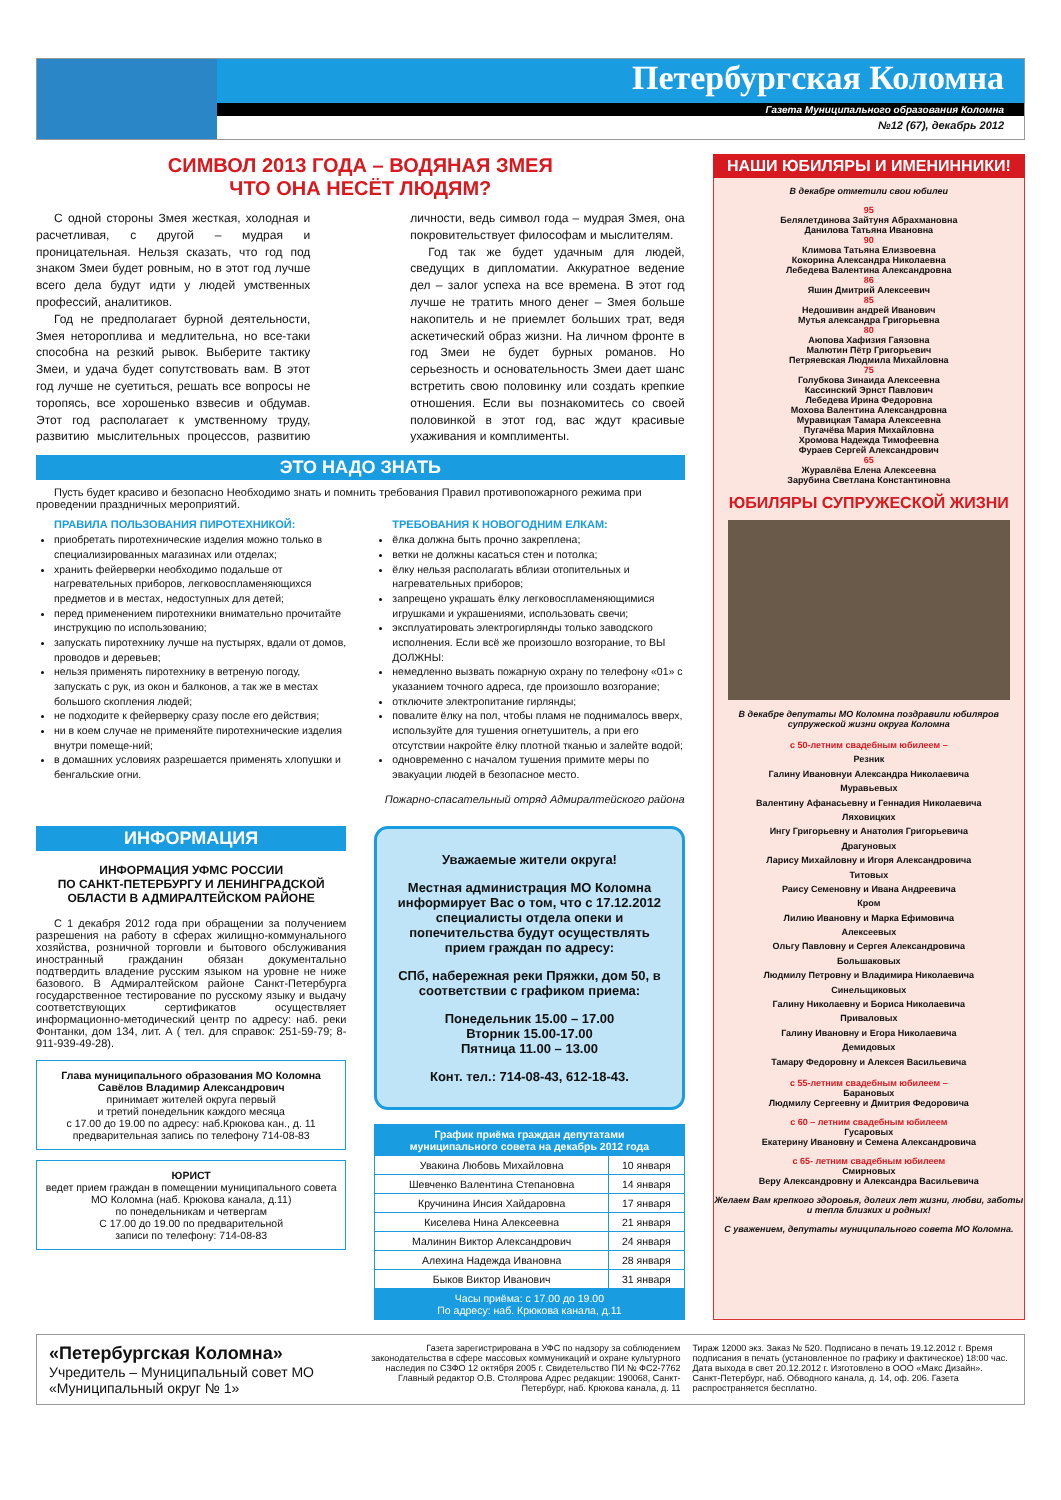Петербургская Коломна
Газета Муниципального образования Коломна
№12 (67), декабрь 2012
СИМВОЛ 2013 ГОДА – ВОДЯНАЯ ЗМЕЯ
ЧТО ОНА НЕСЁТ ЛЮДЯМ?
С одной стороны Змея жесткая, холодная и расчетливая, с другой – мудрая и проницательная. Нельзя сказать, что год под знаком Змеи будет ровным, но в этот год лучше всего дела будут идти у людей умственных профессий, аналитиков.
Год не предполагает бурной деятельности, Змея неторопливa и медлительна, но все-таки способна на резкий рывок. Выберите тактику Змеи, и удача будет сопутствовать вам. В этот год лучше не суетиться, решать все вопросы не торопясь, все хорошенько взвесив и обдумав. Этот год располагает к умственному труду, развитию мыслительных процессов, развитию личности, ведь символ года – мудрая Змея, она покровительствует философам и мыслителям.
Год так же будет удачным для людей, сведущих в дипломатии. Аккуратное ведение дел – залог успеха на все времена. В этот год лучше не тратить много денег – Змея больше накопитель и не приемлет больших трат, ведя аскетический образ жизни. На личном фронте в год Змеи не будет бурных романов. Но серьезность и основательность Змеи дает шанс встретить свою половинку или создать крепкие отношения. Если вы познакомитесь со своей половинкой в этот год, вас ждут красивые ухаживания и комплименты.
ЭТО НАДО ЗНАТЬ
Пусть будет красиво и безопасно Необходимо знать и помнить требования Правил противопожарного режима при проведении праздничных мероприятий.
ПРАВИЛА ПОЛЬЗОВАНИЯ ПИРОТЕХНИКОЙ:
приобретать пиротехнические изделия можно только в специализированных магазинах или отделах;
хранить фейерверки необходимо подальше от нагревательных приборов, легковоспламеняющихся предметов и в местах, недоступных для детей;
перед применением пиротехники внимательно прочитайте инструкцию по использованию;
запускать пиротехнику лучше на пустырях, вдали от домов, проводов и деревьев;
нельзя применять пиротехнику в ветреную погоду, запускать с рук, из окон и балконов, а так же в местах большого скопления людей;
не подходите к фейерверку сразу после его действия;
ни в коем случае не применяйте пиротехнические изделия внутри помеще-ний;
в домашних условиях разрешается применять хлопушки и бенгальские огни.
ТРЕБОВАНИЯ К НОВОГОДНИМ ЕЛКАМ:
ёлка должна быть прочно закреплена;
ветки не должны касаться стен и потолка;
ёлку нельзя располагать вблизи отопительных и нагревательных приборов;
запрещено украшать ёлку легковоспламеняющимися игрушками и украшениями, использовать свечи;
эксплуатировать электрогирлянды только заводского исполнения. Если всё же произошло возгорание, то ВЫ ДОЛЖНЫ:
немедленно вызвать пожарную охрану по телефону «01» с указанием точного адреса, где произошло возгорание;
отключите электропитание гирлянды;
повалите ёлку на пол, чтобы пламя не поднималось вверх, используйте для тушения огнетушитель, а при его отсутствии накройте ёлку плотной тканью и залейте водой;
одновременно с началом тушения примите меры по эвакуации людей в безопасное место.
Пожарно-спасательный отряд Адмиралтейского района
ИНФОРМАЦИЯ
ИНФОРМАЦИЯ УФМС РОССИИ
ПО САНКТ-ПЕТЕРБУРГУ И ЛЕНИНГРАДСКОЙ
ОБЛАСТИ В АДМИРАЛТЕЙСКОМ РАЙОНЕ
С 1 декабря 2012 года при обращении за получением разрешения на работу в сферах жилищно-коммунального хозяйства, розничной торговли и бытового обслуживания иностранный гражданин обязан документально подтвердить владение русским языком на уровне не ниже базового. В Адмиралтейском районе Санкт-Петербурга государственное тестирование по русскому языку и выдачу соответствующих сертификатов осуществляет информационно-методический центр по адресу: наб. реки Фонтанки, дом 134, лит. А ( тел. для справок: 251-59-79; 8-911-939-49-28).
Глава муниципального образования МО Коломна
Савёлов Владимир Александрович
принимает жителей округа первый
и третий понедельник каждого месяца
с 17.00 до 19.00 по адресу: наб.Крюкова кан., д. 11
предварительная запись по телефону 714-08-83
ЮРИСТ
ведет прием граждан в помещении муниципального совета МО Коломна (наб. Крюкова канала, д.11)
по понедельникам и четвергам
С 17.00 до 19.00 по предварительной
записи по телефону: 714-08-83
Уважаемые жители округа!
Местная администрация МО Коломна информирует Вас о том, что с 17.12.2012 специалисты отдела опеки и попечительства будут осуществлять прием граждан по адресу:
СПб, набережная реки Пряжки, дом 50, в соответствии с графиком приема:
Понедельник 15.00 – 17.00
Вторник 15.00-17.00
Пятница 11.00 – 13.00
Конт. тел.: 714-08-43, 612-18-43.
| График приёма граждан депутатами муниципального совета на декабрь 2012 года | |
| --- | --- |
| Увакина Любовь Михайловна | 10 января |
| Шевченко Валентина Степановна | 14 января |
| Кручинина Инсия Хайдаровна | 17 января |
| Киселева Нина Алексеевна | 21 января |
| Малинин Виктор Александрович | 24 января |
| Алехина Надежда Ивановна | 28 января |
| Быков Виктор Иванович | 31 января |
| Часы приёма: с 17.00 до 19.00 По адресу: наб. Крюкова канала, д.11 | |
НАШИ ЮБИЛЯРЫ И ИМЕНИННИКИ!
В декабре отметили свои юбилеи
95
Белялетдинова Зайтуня Абрахмановна
Данилова Татьяна Ивановна
90
Климова Татьяна Елизвоевна
Кокорина Александра Николаевна
Лебедева Валентина Александровна
86
Яшин Дмитрий Алексеевич
85
Недошивин андрей Иванович
Мутья александра Григорьевна
80
Аюпова Хафизия Гаязовна
Малютин Пётр Григорьевич
Петряевская Людмила Михайловна
75
Голубкова Зинаида Алексеевна
Кассинский Эрнст Павлович
Лебедева Ирина Федоровна
Мохова Валентина Александровна
Муравицкая Тамара Алексеевна
Пугачёва Мария Михайловна
Хромова Надежда Тимофеевна
Фураев Сергей Александрович
65
Журавлёва Елена Алексеевна
Зарубина Светлана Константиновна
ЮБИЛЯРЫ СУПРУЖЕСКОЙ ЖИЗНИ
В декабре депутаты МО Коломна поздравили юбиляров супружеской жизни округа Коломна
с 50-летним свадебным юбилеем –
Резник
Галину Ивановнуи Александра Николаевича
Муравьевых
Валентину Афанасьевну и Геннадия Николаевича
Ляховицких
Ингу Григорьевну и Анатолия Григорьевича
Драгуновых
Ларису Михайловну и Игоря Александровича
Титовых
Раису Семеновну и Ивана Андреевича
Кром
Лилию Ивановну и Марка Ефимовича
Алексеевых
Ольгу Павловну и Сергея Александровича
Большаковых
Людмилу Петровну и Владимира Николаевича
Синельщиковых
Галину Николаевну и Бориса Николаевича
Приваловых
Галину Ивановну и Егора Николаевича
Демидовых
Тамару Федоровну и Алексея Васильевича
с 55-летним свадебным юбилеем –
Барановых
Людмилу Сергеевну и Дмитрия Федоровича
с 60 – летним свадебным юбилеем
Гусаровых
Екатерину Ивановну и Семена Александровича
с 65- летним свадебным юбилеем
Смирновых
Веру Александровну и Александра Васильевича
Желаем Вам крепкого здоровья, долгих лет жизни, любви, заботы и тепла близких и родных!
С уважением, депутаты муниципального совета МО Коломна.
«Петербургская Коломна»
Учредитель – Муниципальный совет МО «Муниципальный округ № 1»
Газета зарегистрирована в УФС по надзору за соблюдением законодательства в сфере массовых коммуникаций и охране культурного наследия по СЗФО 12 октября 2005 г. Свидетельство ПИ № ФС2-7762 Главный редактор О.В. Столярова Адрес редакции: 190068, Санкт-Петербург, наб. Крюкова канала, д. 11
Тираж 12000 экз. Заказ № 520. Подписано в печать 19.12.2012 г. Время подписания в печать (установленное по графику и фактическое) 18:00 час. Дата выхода в свет 20.12.2012 г. Изготовлено в ООО «Макс Дизайн». Санкт-Петербург, наб. Обводного канала, д. 14, оф. 206. Газета распространяется бесплатно.